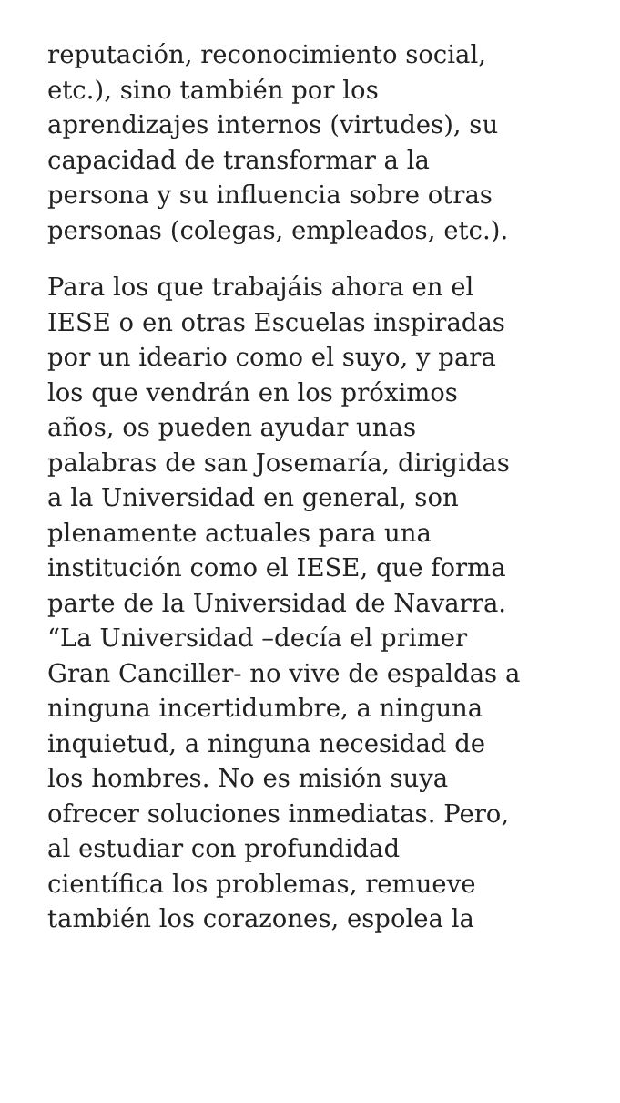reputación, reconocimiento social,
etc.), sino también por los
aprendizajes internos (virtudes), su
capacidad de transformar a la
persona y su influencia sobre otras
personas (colegas, empleados, etc.).
Para los que trabajáis ahora en el
IESE o en otras Escuelas inspiradas
por un ideario como el suyo, y para
los que vendrán en los próximos
años, os pueden ayudar unas
palabras de san Josemaría, dirigidas
a la Universidad en general, son
plenamente actuales para una
institución como el IESE, que forma
parte de la Universidad de Navarra.
“La Universidad –decía el primer
Gran Canciller- no vive de espaldas a
ninguna incertidumbre, a ninguna
inquietud, a ninguna necesidad de
los hombres. No es misión suya
ofrecer soluciones inmediatas. Pero,
al estudiar con profundidad
científica los problemas, remueve
también los corazones, espolea la